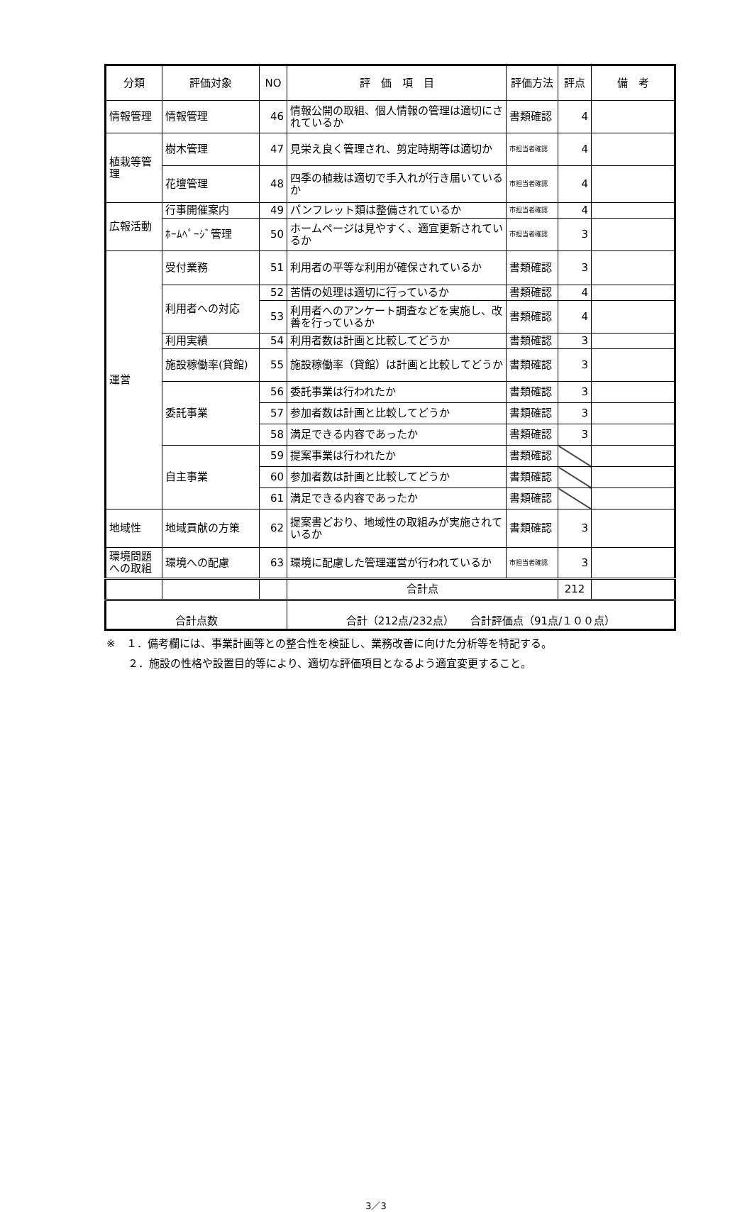| 分類 | 評価対象 | NO | 評 価 項 目 | 評価方法 | 評点 | 備 考 |
| --- | --- | --- | --- | --- | --- | --- |
| 情報管理 | 情報管理 | 46 | 情報公開の取組、個人情報の管理は適切にされているか | 書類確認 | 4 | |
| 植栽等管理 | 樹木管理 | 47 | 見栄え良く管理され、剪定時期等は適切か | 市担当者確認 | 4 | |
| | 花壇管理 | 48 | 四季の植栽は適切で手入れが行き届いているか | 市担当者確認 | 4 | |
| 広報活動 | 行事開催案内 | 49 | パンフレット類は整備されているか | 市担当者確認 | 4 | |
| | ﾎｰﾑﾍﾟｰｼﾞ管理 | 50 | ホームページは見やすく、適宜更新されているか | 市担当者確認 | 3 | |
| 運営 | 受付業務 | 51 | 利用者の平等な利用が確保されているか | 書類確認 | 3 | |
| | 利用者への対応 | 52 | 苦情の処理は適切に行っているか | 書類確認 | 4 | |
| | | 53 | 利用者へのアンケート調査などを実施し、改善を行っているか | 書類確認 | 4 | |
| | 利用実績 | 54 | 利用者数は計画と比較してどうか | 書類確認 | 3 | |
| | 施設稼働率(貸館) | 55 | 施設稼働率（貸館）は計画と比較してどうか | 書類確認 | 3 | |
| | 委託事業 | 56 | 委託事業は行われたか | 書類確認 | 3 | |
| | | 57 | 参加者数は計画と比較してどうか | 書類確認 | 3 | |
| | | 58 | 満足できる内容であったか | 書類確認 | 3 | |
| | 自主事業 | 59 | 提案事業は行われたか | 書類確認 | | |
| | | 60 | 参加者数は計画と比較してどうか | 書類確認 | | |
| | | 61 | 満足できる内容であったか | 書類確認 | | |
| 地域性 | 地域貢献の方策 | 62 | 提案書どおり、地域性の取組みが実施されているか | 書類確認 | 3 | |
| 環境問題への取組 | 環境への配慮 | 63 | 環境に配慮した管理運営が行われているか | 市担当者確認 | 3 | |
| | | | 合計点 | | 212 | |
| 合計点数 | | | 合計（212点/232点） 合計評価点（91点/１００点） | | | |
※　１．備考欄には、事業計画等との整合性を検証し、業務改善に向けた分析等を特記する。
　　２．施設の性格や設置目的等により、適切な評価項目となるよう適宜変更すること。
3／3